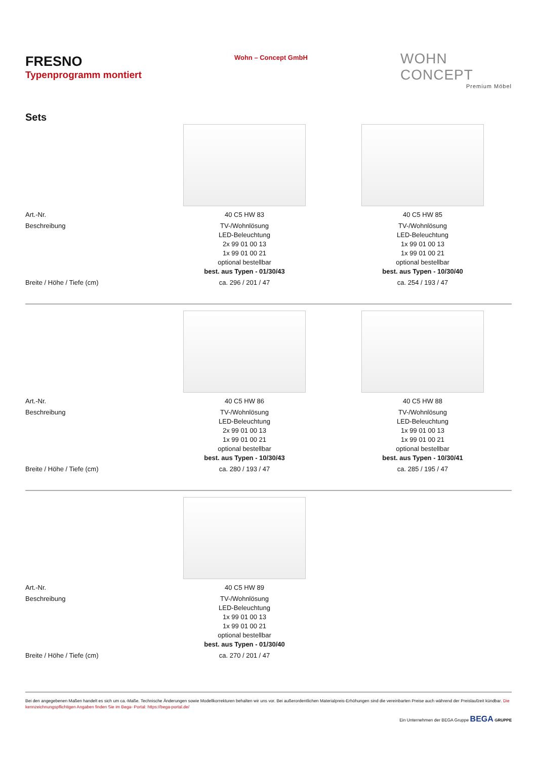FRESNO
Typenprogramm montiert
Wohn – Concept GmbH
WOHN CONCEPT
Premium Möbel
Sets
| Art.-Nr. | 40 C5 HW 83 | 40 C5 HW 85 |
| Beschreibung | TV-/Wohnlösung LED-Beleuchtung 2x 99 01 00 13 1x 99 01 00 21 optional bestellbar best. aus Typen - 01/30/43 | TV-/Wohnlösung LED-Beleuchtung 1x 99 01 00 13 1x 99 01 00 21 optional bestellbar best. aus Typen - 10/30/40 |
| Breite / Höhe / Tiefe (cm) | ca. 296 / 201 / 47 | ca. 254 / 193 / 47 |
| Art.-Nr. | 40 C5 HW 86 | 40 C5 HW 88 |
| Beschreibung | TV-/Wohnlösung LED-Beleuchtung 2x 99 01 00 13 1x 99 01 00 21 optional bestellbar best. aus Typen - 10/30/43 | TV-/Wohnlösung LED-Beleuchtung 1x 99 01 00 13 1x 99 01 00 21 optional bestellbar best. aus Typen - 10/30/41 |
| Breite / Höhe / Tiefe (cm) | ca. 280 / 193 / 47 | ca. 285 / 195 / 47 |
| Art.-Nr. | 40 C5 HW 89 | |
| Beschreibung | TV-/Wohnlösung LED-Beleuchtung 1x 99 01 00 13 1x 99 01 00 21 optional bestellbar best. aus Typen - 01/30/40 | |
| Breite / Höhe / Tiefe (cm) | ca. 270 / 201 / 47 | |
Bei den angegebenen Maßen handelt es sich um ca.-Maße. Technische Änderungen sowie Modellkorrekturen behalten wir uns vor. Bei außerordentlichen Materialpreis-Erhöhungen sind die vereinbarten Preise auch während der Preislaufzeit kündbar. Die kennzeichnungspflichtigen Angaben finden Sie im Bega- Portal: https://bega-portal.de/
Ein Unternehmen der BEGA Gruppe BEGA GRUPPE